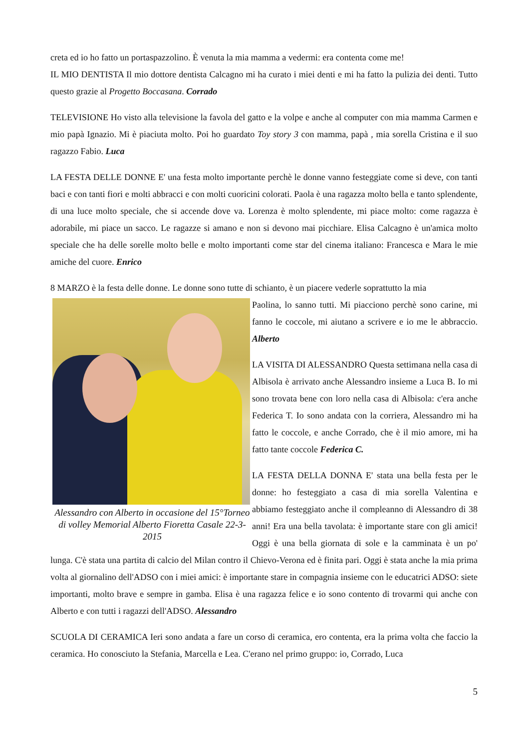creta ed io ho fatto un portaspazzolino. È venuta la mia mamma a vedermi: era contenta come me!
IL MIO DENTISTA Il mio dottore dentista Calcagno mi ha curato i miei denti e mi ha fatto la pulizia dei denti. Tutto questo grazie al Progetto Boccasana. Corrado
TELEVISIONE Ho visto alla televisione la favola del gatto e la volpe e anche al computer con mia mamma Carmen e mio papà Ignazio. Mi è piaciuta molto. Poi ho guardato Toy story 3 con mamma, papà , mia sorella Cristina e il suo ragazzo Fabio. Luca
LA FESTA DELLE DONNE E' una festa molto importante perchè le donne vanno festeggiate come si deve, con tanti baci e con tanti fiori e molti abbracci e con molti cuoricini colorati. Paola è una ragazza molto bella e tanto splendente, di una luce molto speciale, che si accende dove va. Lorenza è molto splendente, mi piace molto: come ragazza è adorabile, mi piace un sacco. Le ragazze si amano e non si devono mai picchiare. Elisa Calcagno è un'amica molto speciale che ha delle sorelle molto belle e molto importanti come star del cinema italiano: Francesca e Mara le mie amiche del cuore. Enrico
8 MARZO è la festa delle donne. Le donne sono tutte di schianto, è un piacere vederle soprattutto la mia
Alessandro con Alberto in occasione del 15°Torneo di volley Memorial Alberto Fioretta Casale 22-3- 2015
Paolina, lo sanno tutti. Mi piacciono perchè sono carine, mi fanno le coccole, mi aiutano a scrivere e io me le abbraccio. Alberto
LA VISITA DI ALESSANDRO Questa settimana nella casa di Albisola è arrivato anche Alessandro insieme a Luca B. Io mi sono trovata bene con loro nella casa di Albisola: c'era anche Federica T. Io sono andata con la corriera, Alessandro mi ha fatto le coccole, e anche Corrado, che è il mio amore, mi ha fatto tante coccole Federica C.
LA FESTA DELLA DONNA E' stata una bella festa per le donne: ho festeggiato a casa di mia sorella Valentina e abbiamo festeggiato anche il compleanno di Alessandro di 38 anni! Era una bella tavolata: è importante stare con gli amici! Oggi è una bella giornata di sole e la camminata è un po' lunga. C'è stata una partita di calcio del Milan contro il Chievo-Verona ed è finita pari. Oggi è stata anche la mia prima volta al giornalino dell'ADSO con i miei amici: è importante stare in compagnia insieme con le educatrici ADSO: siete importanti, molto brave e sempre in gamba. Elisa è una ragazza felice e io sono contento di trovarmi qui anche con Alberto e con tutti i ragazzi dell'ADSO. Alessandro
SCUOLA DI CERAMICA Ieri sono andata a fare un corso di ceramica, ero contenta, era la prima volta che faccio la ceramica. Ho conosciuto la Stefania, Marcella e Lea. C'erano nel primo gruppo: io, Corrado, Luca
5